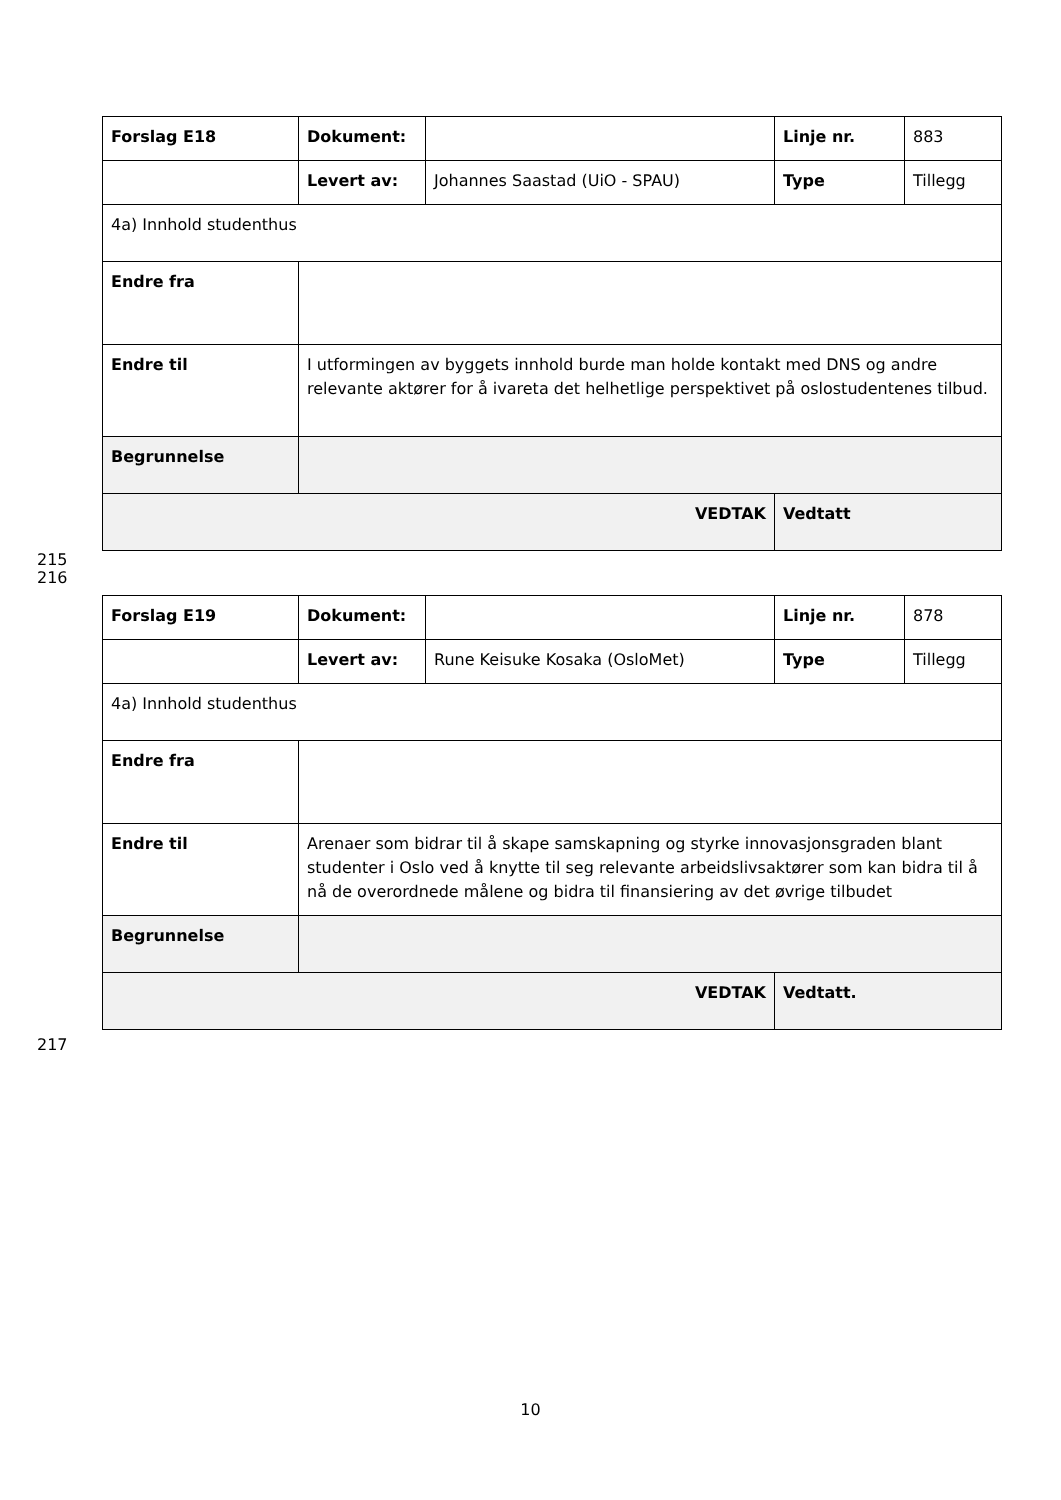| Forslag E18 | Dokument: | | Linje nr. | 883 |
| | Levert av: | Johannes Saastad (UiO - SPAU) | Type | Tillegg |
| 4a) Innhold studenthus | | | | |
| Endre fra | | | | |
| Endre til | I utformingen av byggets innhold burde man holde kontakt med DNS og andre relevante aktører for å ivareta det helhetlige perspektivet på oslostudentenes tilbud. | | | |
| Begrunnelse | | | | |
| VEDTAK | | | Vedtatt | |
215
216
| Forslag E19 | Dokument: | | Linje nr. | 878 |
| | Levert av: | Rune Keisuke Kosaka (OsloMet) | Type | Tillegg |
| 4a) Innhold studenthus | | | | |
| Endre fra | | | | |
| Endre til | Arenaer som bidrar til å skape samskapning og styrke innovasjonsgraden blant studenter i Oslo ved å knytte til seg relevante arbeidslivsaktører som kan bidra til å nå de overordnede målene og bidra til finansiering av det øvrige tilbudet | | | |
| Begrunnelse | | | | |
| VEDTAK | | | Vedtatt. | |
217
10